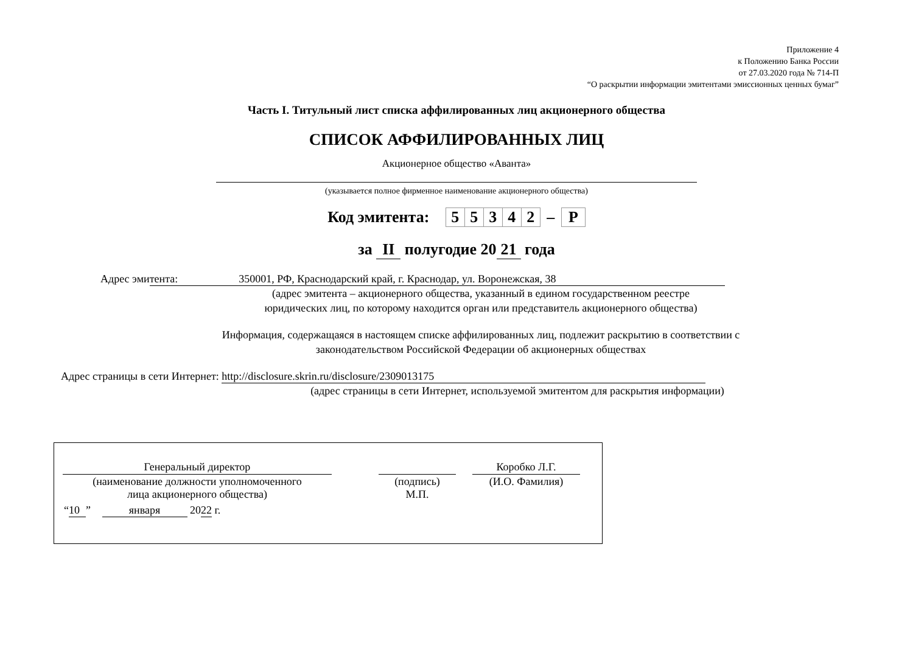Приложение 4
к Положению Банка России
от 27.03.2020 года № 714-П
“О раскрытии информации эмитентами эмиссионных ценных бумаг”
Часть I. Титульный лист списка аффилированных лиц акционерного общества
СПИСОК АФФИЛИРОВАННЫХ ЛИЦ
Акционерное общество «Аванта»
(указывается полное фирменное наименование акционерного общества)
Код эмитента:
| 5 | 5 | 3 | 4 | 2 | – | P |
за II полугодие 20 21 года
Адрес эми тента: 350001, РФ, Краснодарский край, г. Краснодар, ул. Воронежская, 38
(адрес эмитента – акционерного общества, указанный в едином государственном реестре
юридических лиц, по которому находится орган или представитель акционерного общества)
Информация, содержащаяся в настоящем списке аффилированных лиц, подлежит раскрытию в соответствии с
законодательством Российской Федерации об акционерных обществах
Адрес страницы в сети Интернет: http://disclosure.skrin.ru/disclosure/2309013175
(адрес страницы в сети Интернет, используемой эмитентом для раскрытия информации)
| Генеральный директор | | | | Коробко Л.Г. |
| (наименование должности уполномоченного лица акционерного общества) | | (подпись) М.П. | | (И.О. Фамилия) |
“10” января 2022 г.